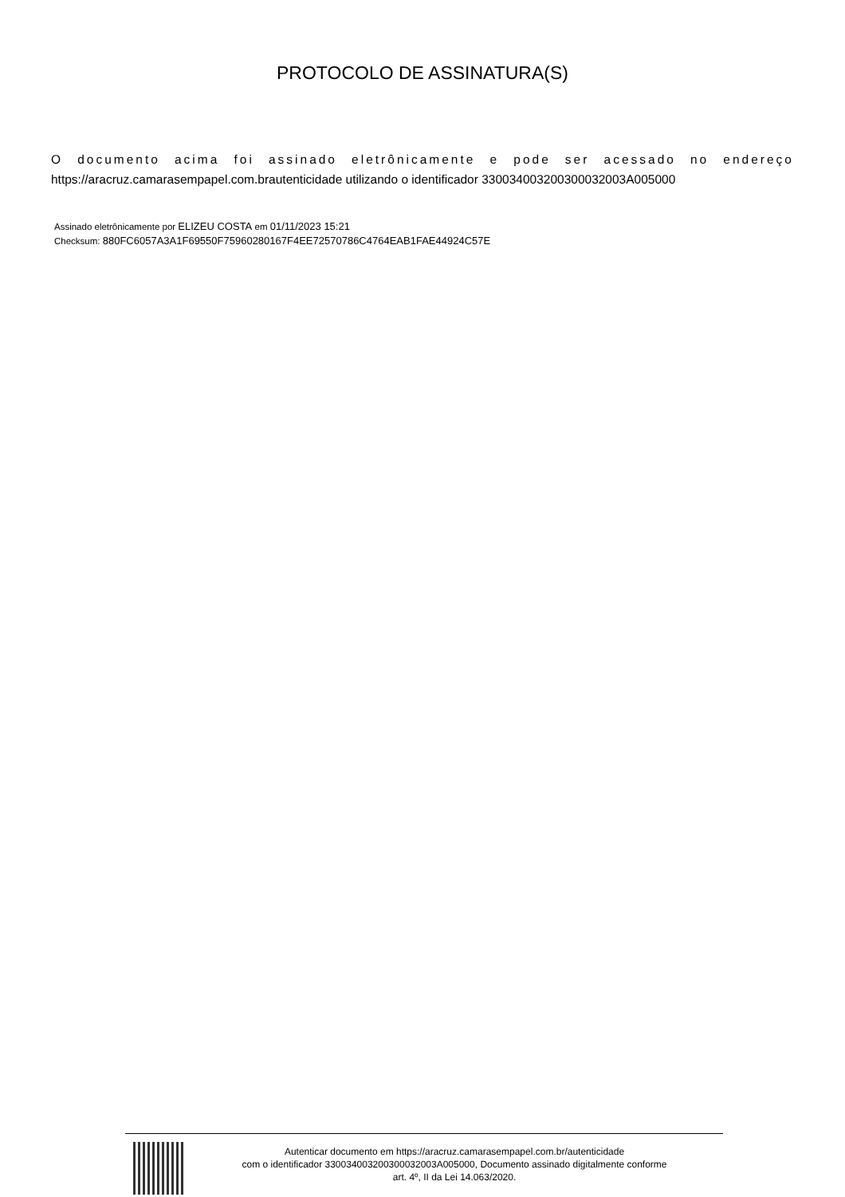PROTOCOLO DE ASSINATURA(S)
O documento acima foi assinado eletrônicamente e pode ser acessado no endereço
https://aracruz.camarasempapel.com.brautenticidade utilizando o identificador 330034003200300032003A005000
Assinado eletrônicamente por ELIZEU COSTA em 01/11/2023 15:21
Checksum: 880FC6057A3A1F69550F75960280167F4EE72570786C4764EAB1FAE44924C57E
Autenticar documento em https://aracruz.camarasempapel.com.br/autenticidade
com o identificador 330034003200300032003A005000, Documento assinado digitalmente conforme
art. 4º, II da Lei 14.063/2020.